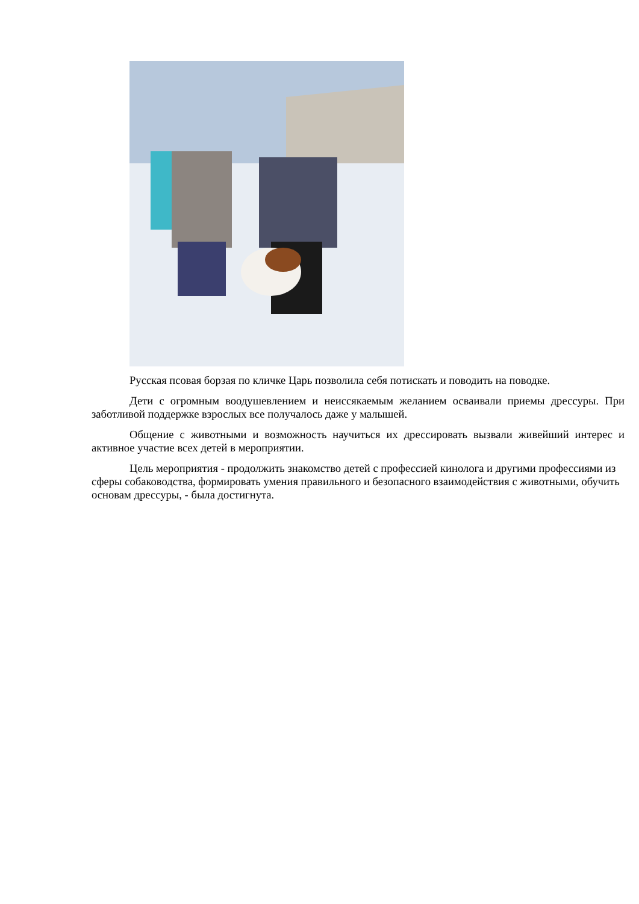Русская псовая борзая по кличке Царь позволила себя потискать и поводить на поводке.
Дети с огромным воодушевлением и неиссякаемым желанием осваивали приемы дрессуры. При заботливой поддержке взрослых все получалось даже у малышей.
Общение с животными и возможность научиться их дрессировать вызвали живейший интерес и активное участие всех детей в мероприятии.
Цель мероприятия - продолжить знакомство детей с профессией кинолога и другими профессиями из сферы собаководства, формировать умения правильного и безопасного взаимодействия с животными, обучить основам дрессуры, - была достигнута.